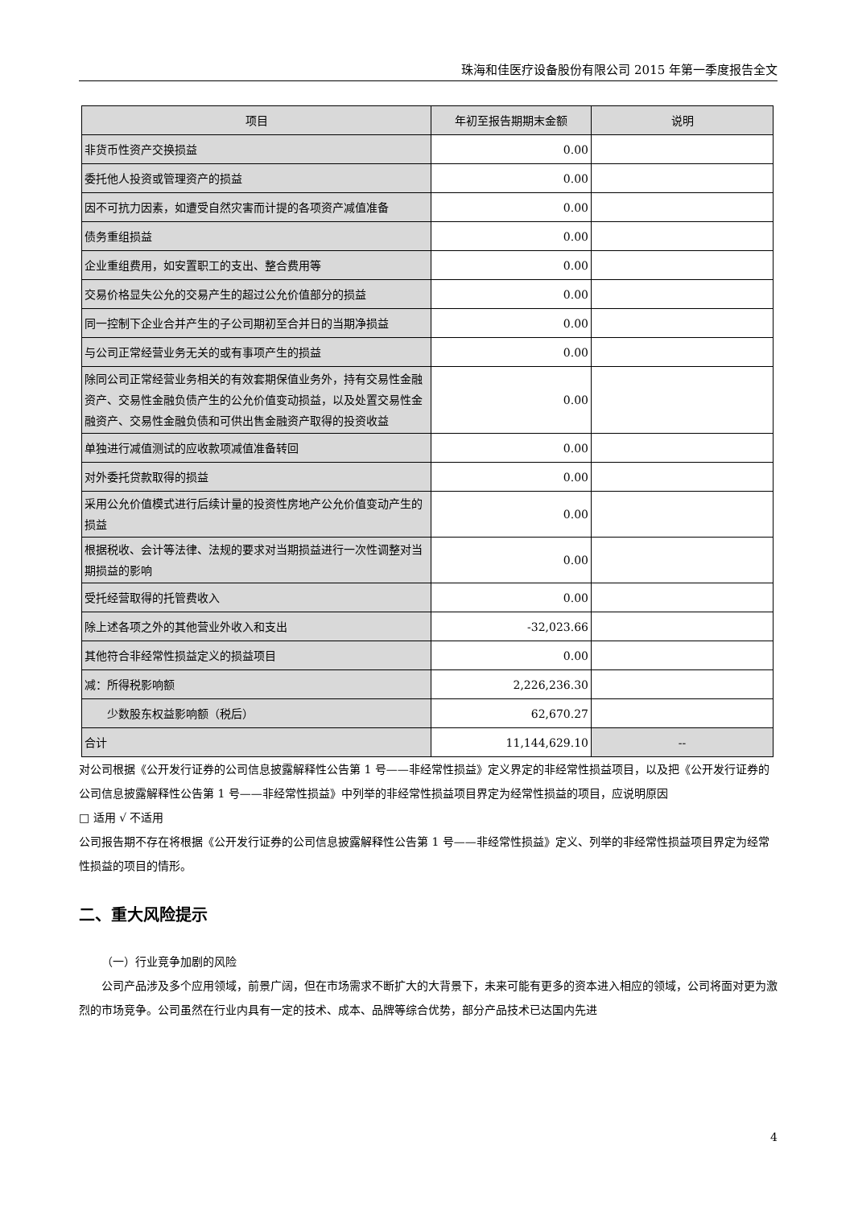珠海和佳医疗设备股份有限公司 2015 年第一季度报告全文
| 项目 | 年初至报告期期末金额 | 说明 |
| --- | --- | --- |
| 非货币性资产交换损益 | 0.00 | |
| 委托他人投资或管理资产的损益 | 0.00 | |
| 因不可抗力因素，如遭受自然灾害而计提的各项资产减值准备 | 0.00 | |
| 债务重组损益 | 0.00 | |
| 企业重组费用，如安置职工的支出、整合费用等 | 0.00 | |
| 交易价格显失公允的交易产生的超过公允价值部分的损益 | 0.00 | |
| 同一控制下企业合并产生的子公司期初至合并日的当期净损益 | 0.00 | |
| 与公司正常经营业务无关的或有事项产生的损益 | 0.00 | |
| 除同公司正常经营业务相关的有效套期保值业务外，持有交易性金融资产、交易性金融负债产生的公允价值变动损益，以及处置交易性金融资产、交易性金融负债和可供出售金融资产取得的投资收益 | 0.00 | |
| 单独进行减值测试的应收款项减值准备转回 | 0.00 | |
| 对外委托贷款取得的损益 | 0.00 | |
| 采用公允价值模式进行后续计量的投资性房地产公允价值变动产生的损益 | 0.00 | |
| 根据税收、会计等法律、法规的要求对当期损益进行一次性调整对当期损益的影响 | 0.00 | |
| 受托经营取得的托管费收入 | 0.00 | |
| 除上述各项之外的其他营业外收入和支出 | -32,023.66 | |
| 其他符合非经常性损益定义的损益项目 | 0.00 | |
| 减：所得税影响额 | 2,226,236.30 | |
| 少数股东权益影响额（税后） | 62,670.27 | |
| 合计 | 11,144,629.10 | -- |
对公司根据《公开发行证券的公司信息披露解释性公告第 1 号——非经常性损益》定义界定的非经常性损益项目，以及把《公开发行证券的公司信息披露解释性公告第 1 号——非经常性损益》中列举的非经常性损益项目界定为经常性损益的项目，应说明原因
□ 适用 √ 不适用
公司报告期不存在将根据《公开发行证券的公司信息披露解释性公告第 1 号——非经常性损益》定义、列举的非经常性损益项目界定为经常性损益的项目的情形。
二、重大风险提示
（一）行业竞争加剧的风险
公司产品涉及多个应用领域，前景广阔，但在市场需求不断扩大的大背景下，未来可能有更多的资本进入相应的领域，公司将面对更为激烈的市场竞争。公司虽然在行业内具有一定的技术、成本、品牌等综合优势，部分产品技术已达国内先进
4